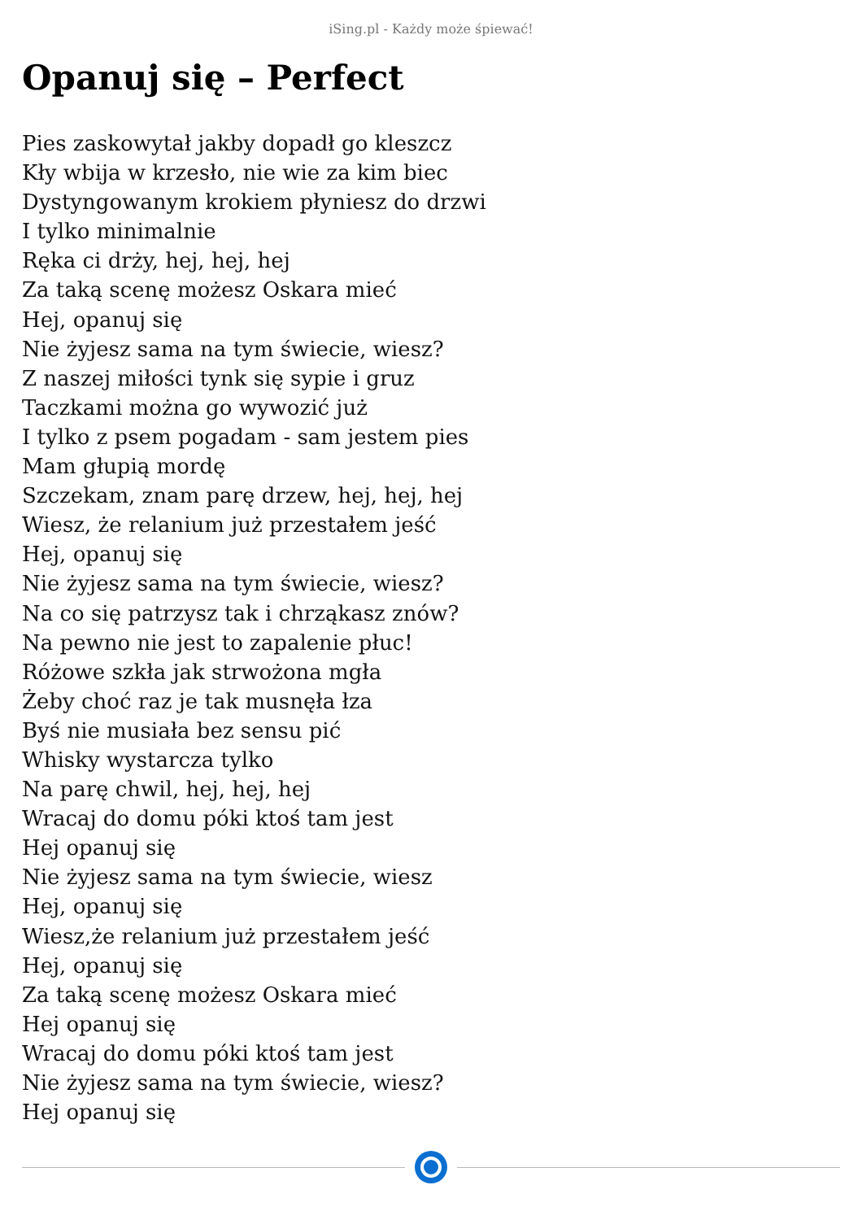iSing.pl - Każdy może śpiewać!
Opanuj się – Perfect
Pies zaskowytał jakby dopadł go kleszcz
Kły wbija w krzesło, nie wie za kim biec
Dystyngowanym krokiem płyniesz do drzwi
I tylko minimalnie
Ręka ci drży, hej, hej, hej
Za taką scenę możesz Oskara mieć
Hej, opanuj się
Nie żyjesz sama na tym świecie, wiesz?
Z naszej miłości tynk się sypie i gruz
Taczkami można go wywozić już
I tylko z psem pogadam - sam jestem pies
Mam głupią mordę
Szczekam, znam parę drzew, hej, hej, hej
Wiesz, że relanium już przestałem jeść
Hej, opanuj się
Nie żyjesz sama na tym świecie, wiesz?
Na co się patrzysz tak i chrząkasz znów?
Na pewno nie jest to zapalenie płuc!
Różowe szkła jak strwożona mgła
Żeby choć raz je tak musnęła łza
Byś nie musiała bez sensu pić
Whisky wystarcza tylko
Na parę chwil, hej, hej, hej
Wracaj do domu póki ktoś tam jest
Hej opanuj się
Nie żyjesz sama na tym świecie, wiesz
Hej, opanuj się
Wiesz,że relanium już przestałem jeść
Hej, opanuj się
Za taką scenę możesz Oskara mieć
Hej opanuj się
Wracaj do domu póki ktoś tam jest
Nie żyjesz sama na tym świecie, wiesz?
Hej opanuj się